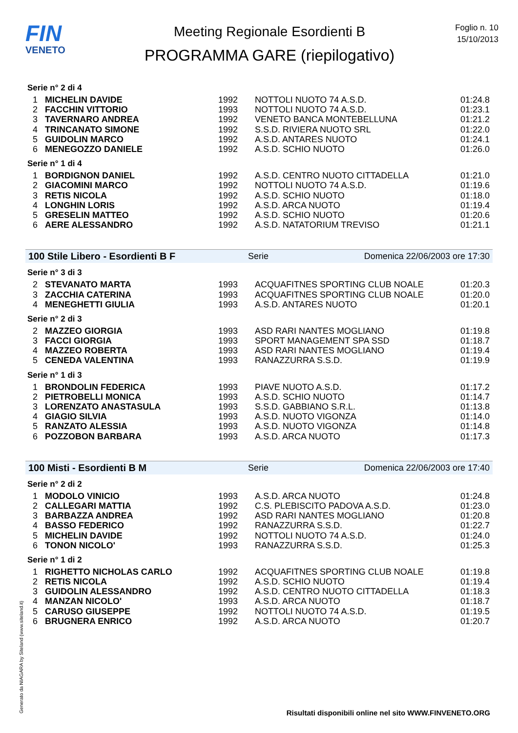FIN
VENETO
Meeting Regionale Esordienti B
PROGRAMMA GARE (riepilogativo)
Foglio n. 10
15/10/2013
Serie n° 2 di 4
| 1 | MICHELIN DAVIDE | 1992 | NOTTOLI NUOTO 74 A.S.D. | 01:24.8 |
| 2 | FACCHIN VITTORIO | 1993 | NOTTOLI NUOTO 74 A.S.D. | 01:23.1 |
| 3 | TAVERNARO ANDREA | 1992 | VENETO BANCA MONTEBELLUNA | 01:21.2 |
| 4 | TRINCANATO SIMONE | 1992 | S.S.D. RIVIERA NUOTO SRL | 01:22.0 |
| 5 | GUIDOLIN MARCO | 1992 | A.S.D. ANTARES NUOTO | 01:24.1 |
| 6 | MENEGOZZO DANIELE | 1992 | A.S.D. SCHIO NUOTO | 01:26.0 |
Serie n° 1 di 4
| 1 | BORDIGNON DANIEL | 1992 | A.S.D. CENTRO NUOTO CITTADELLA | 01:21.0 |
| 2 | GIACOMINI MARCO | 1992 | NOTTOLI NUOTO 74 A.S.D. | 01:19.6 |
| 3 | RETIS NICOLA | 1992 | A.S.D. SCHIO NUOTO | 01:18.0 |
| 4 | LONGHIN LORIS | 1992 | A.S.D. ARCA NUOTO | 01:19.4 |
| 5 | GRESELIN MATTEO | 1992 | A.S.D. SCHIO NUOTO | 01:20.6 |
| 6 | AERE ALESSANDRO | 1992 | A.S.D. NATATORIUM TREVISO | 01:21.1 |
100 Stile Libero - Esordienti B F Serie Domenica 22/06/2003 ore 17:30
Serie n° 3 di 3
| 2 | STEVANATO MARTA | 1993 | ACQUAFITNES SPORTING CLUB NOALE | 01:20.3 |
| 3 | ZACCHIA CATERINA | 1993 | ACQUAFITNES SPORTING CLUB NOALE | 01:20.0 |
| 4 | MENEGHETTI GIULIA | 1993 | A.S.D. ANTARES NUOTO | 01:20.1 |
Serie n° 2 di 3
| 2 | MAZZEO GIORGIA | 1993 | ASD RARI NANTES MOGLIANO | 01:19.8 |
| 3 | FACCI GIORGIA | 1993 | SPORT MANAGEMENT SPA SSD | 01:18.7 |
| 4 | MAZZEO ROBERTA | 1993 | ASD RARI NANTES MOGLIANO | 01:19.4 |
| 5 | CENEDA VALENTINA | 1993 | RANAZZURRA S.S.D. | 01:19.9 |
Serie n° 1 di 3
| 1 | BRONDOLIN FEDERICA | 1993 | PIAVE NUOTO A.S.D. | 01:17.2 |
| 2 | PIETROBELLI MONICA | 1993 | A.S.D. SCHIO NUOTO | 01:14.7 |
| 3 | LORENZATO ANASTASULA | 1993 | S.S.D. GABBIANO S.R.L. | 01:13.8 |
| 4 | GIAGIO SILVIA | 1993 | A.S.D. NUOTO VIGONZA | 01:14.0 |
| 5 | RANZATO ALESSIA | 1993 | A.S.D. NUOTO VIGONZA | 01:14.8 |
| 6 | POZZOBON BARBARA | 1993 | A.S.D. ARCA NUOTO | 01:17.3 |
100 Misti - Esordienti B M Serie Domenica 22/06/2003 ore 17:40
Serie n° 2 di 2
| 1 | MODOLO VINICIO | 1993 | A.S.D. ARCA NUOTO | 01:24.8 |
| 2 | CALLEGARI MATTIA | 1992 | C.S. PLEBISCITO PADOVA A.S.D. | 01:23.0 |
| 3 | BARBAZZA ANDREA | 1992 | ASD RARI NANTES MOGLIANO | 01:20.8 |
| 4 | BASSO FEDERICO | 1992 | RANAZZURRA S.S.D. | 01:22.7 |
| 5 | MICHELIN DAVIDE | 1992 | NOTTOLI NUOTO 74 A.S.D. | 01:24.0 |
| 6 | TONON NICOLO' | 1993 | RANAZZURRA S.S.D. | 01:25.3 |
Serie n° 1 di 2
| 1 | RIGHETTO NICHOLAS CARLO | 1992 | ACQUAFITNES SPORTING CLUB NOALE | 01:19.8 |
| 2 | RETIS NICOLA | 1992 | A.S.D. SCHIO NUOTO | 01:19.4 |
| 3 | GUIDOLIN ALESSANDRO | 1992 | A.S.D. CENTRO NUOTO CITTADELLA | 01:18.3 |
| 4 | MANZAN NICOLO' | 1993 | A.S.D. ARCA NUOTO | 01:18.7 |
| 5 | CARUSO GIUSEPPE | 1992 | NOTTOLI NUOTO 74 A.S.D. | 01:19.5 |
| 6 | BRUGNERA ENRICO | 1992 | A.S.D. ARCA NUOTO | 01:20.7 |
Generato da NIAGARA by Siteland (www.siteland.it)
Risultati disponibili online nel sito WWW.FINVENETO.ORG